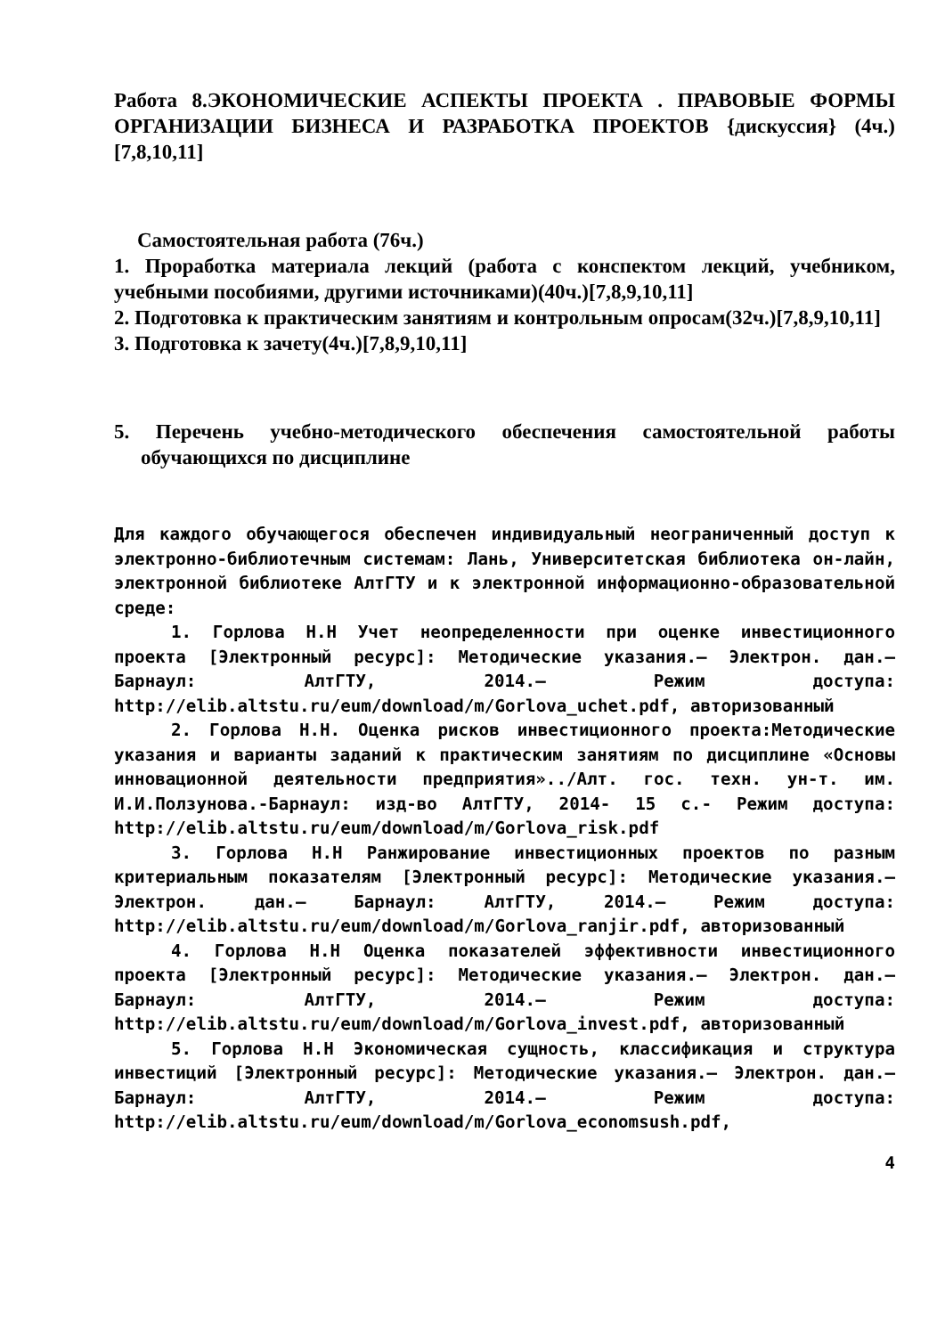Работа 8.ЭКОНОМИЧЕСКИЕ АСПЕКТЫ ПРОЕКТА . ПРАВОВЫЕ ФОРМЫ ОРГАНИЗАЦИИ БИЗНЕСА И РАЗРАБОТКА ПРОЕКТОВ {дискуссия} (4ч.)[7,8,10,11]
Самостоятельная работа (76ч.)
1. Проработка материала лекций (работа с конспектом лекций, учебником, учебными пособиями, другими источниками)(40ч.)[7,8,9,10,11]
2. Подготовка к практическим занятиям и контрольным опросам(32ч.)[7,8,9,10,11]
3. Подготовка к зачету(4ч.)[7,8,9,10,11]
5. Перечень учебно-методического обеспечения самостоятельной работы обучающихся по дисциплине
Для каждого обучающегося обеспечен индивидуальный неограниченный доступ к электронно-библиотечным системам: Лань, Университетская библиотека он-лайн, электронной библиотеке АлтГТУ и к электронной информационно-образовательной среде:
1. Горлова Н.Н Учет неопределенности при оценке инвестиционного проекта [Электронный ресурс]: Методические указания.— Электрон. дан.— Барнаул: АлтГТУ, 2014.— Режим доступа: http://elib.altstu.ru/eum/download/m/Gorlova_uchet.pdf, авторизованный
2. Горлова Н.Н. Оценка рисков инвестиционного проекта:Методические указания и варианты заданий к практическим занятиям по дисциплине «Основы инновационной деятельности предприятия»../Алт. гос. техн. ун-т. им. И.И.Ползунова.-Барнаул: изд-во АлтГТУ, 2014- 15 с.- Режим доступа: http://elib.altstu.ru/eum/download/m/Gorlova_risk.pdf
3. Горлова Н.Н Ранжирование инвестиционных проектов по разным критериальным показателям [Электронный ресурс]: Методические указания.— Электрон. дан.— Барнаул: АлтГТУ, 2014.— Режим доступа: http://elib.altstu.ru/eum/download/m/Gorlova_ranjir.pdf, авторизованный
4. Горлова Н.Н Оценка показателей эффективности инвестиционного проекта [Электронный ресурс]: Методические указания.— Электрон. дан.— Барнаул: АлтГТУ, 2014.— Режим доступа: http://elib.altstu.ru/eum/download/m/Gorlova_invest.pdf, авторизованный
5. Горлова Н.Н Экономическая сущность, классификация и структура инвестиций [Электронный ресурс]: Методические указания.— Электрон. дан.— Барнаул: АлтГТУ, 2014.— Режим доступа: http://elib.altstu.ru/eum/download/m/Gorlova_economsush.pdf,
4